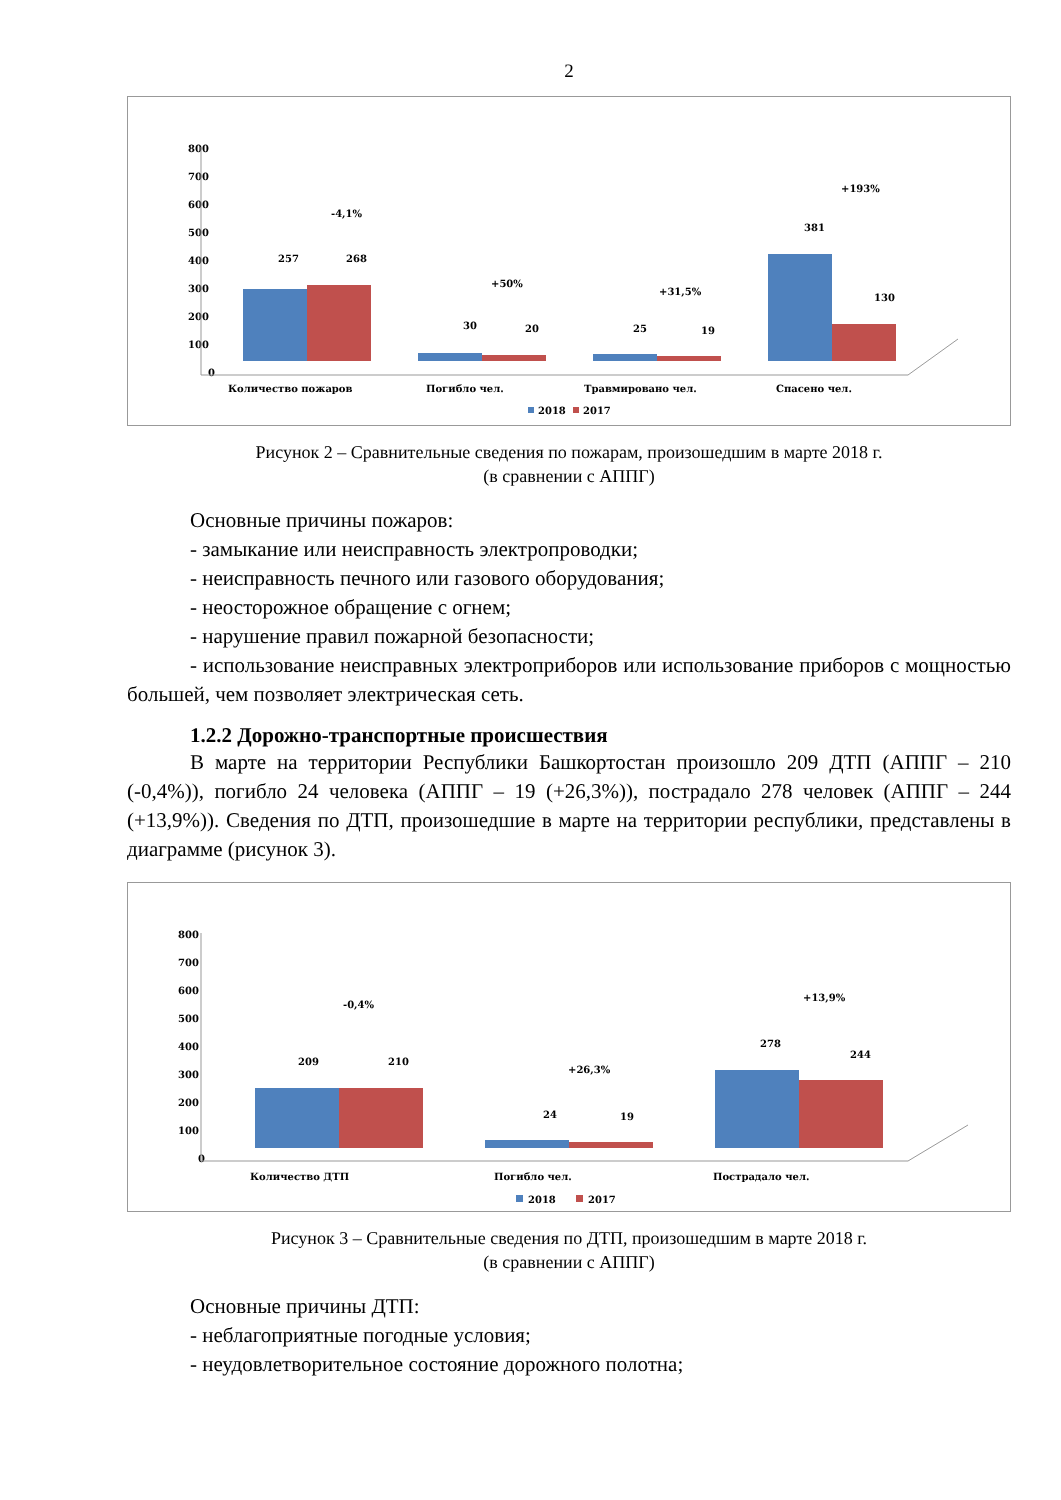2
800
700
600
500
400
300
200
100
0
257
268
-4,1%
30
20
+50%
25
19
+31,5%
381
130
+193%
Количество пожаров
Погибло чел.
Травмировано чел.
Спасено чел.
2018
2017
Рисунок 2 – Сравнительные сведения по пожарам, произошедшим в марте 2018 г.
(в сравнении с АППГ)
Основные причины пожаров:
- замыкание или неисправность электропроводки;
- неисправность печного или газового оборудования;
- неосторожное обращение с огнем;
- нарушение правил пожарной безопасности;
- использование неисправных электроприборов или использование приборов с мощностью большей, чем позволяет электрическая сеть.
1.2.2 Дорожно-транспортные происшествия
В марте на территории Республики Башкортостан произошло 209 ДТП (АППГ – 210 (-0,4%)), погибло 24 человека (АППГ – 19 (+26,3%)), пострадало 278 человек (АППГ – 244 (+13,9%)). Сведения по ДТП, произошедшие в марте на территории республики, представлены в диаграмме (рисунок 3).
800
700
600
500
400
300
200
100
0
209
210
-0,4%
24
19
+26,3%
278
244
+13,9%
Количество ДТП
Погибло чел.
Пострадало чел.
2018
2017
Рисунок 3 – Сравнительные сведения по ДТП, произошедшим в марте 2018 г.
(в сравнении с АППГ)
Основные причины ДТП:
- неблагоприятные погодные условия;
- неудовлетворительное состояние дорожного полотна;